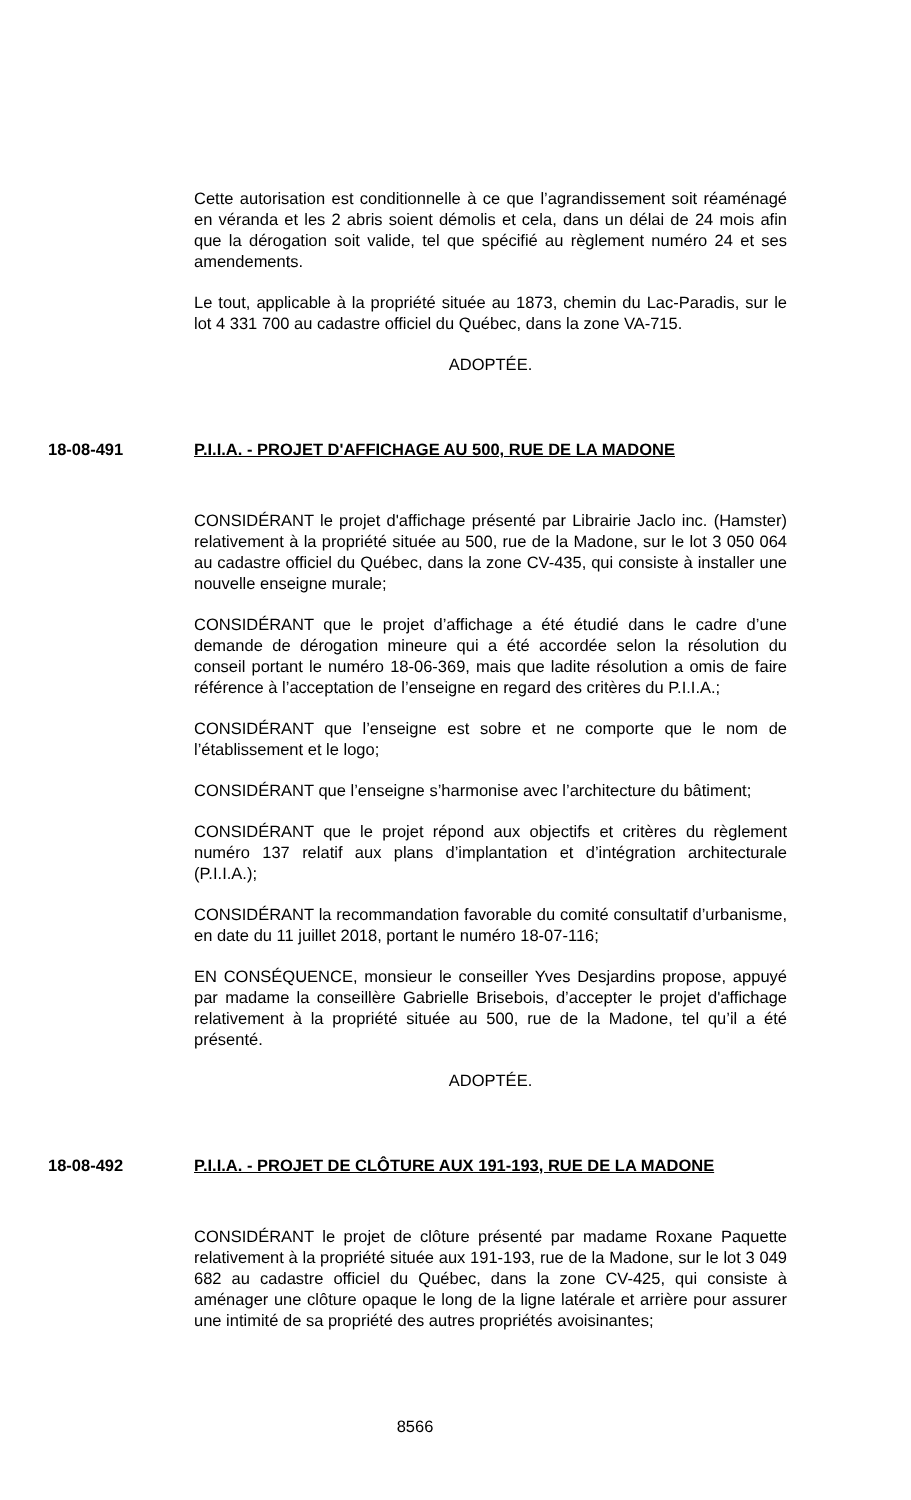Cette autorisation est conditionnelle à ce que l’agrandissement soit réaménagé en véranda et les 2 abris soient démolis et cela, dans un délai de 24 mois afin que la dérogation soit valide, tel que spécifié au règlement numéro 24 et ses amendements.
Le tout, applicable à la propriété située au 1873, chemin du Lac-Paradis, sur le lot 4 331 700 au cadastre officiel du Québec, dans la zone VA-715.
ADOPTÉE.
18-08-491 P.I.I.A. - PROJET D'AFFICHAGE AU 500, RUE DE LA MADONE
CONSIDÉRANT le projet d'affichage présenté par Librairie Jaclo inc. (Hamster) relativement à la propriété située au 500, rue de la Madone, sur le lot 3 050 064 au cadastre officiel du Québec, dans la zone CV-435, qui consiste à installer une nouvelle enseigne murale;
CONSIDÉRANT que le projet d’affichage a été étudié dans le cadre d’une demande de dérogation mineure qui a été accordée selon la résolution du conseil portant le numéro 18-06-369, mais que ladite résolution a omis de faire référence à l’acceptation de l’enseigne en regard des critères du P.I.I.A.;
CONSIDÉRANT que l’enseigne est sobre et ne comporte que le nom de l’établissement et le logo;
CONSIDÉRANT que l’enseigne s’harmonise avec l’architecture du bâtiment;
CONSIDÉRANT que le projet répond aux objectifs et critères du règlement numéro 137 relatif aux plans d’implantation et d’intégration architecturale (P.I.I.A.);
CONSIDÉRANT la recommandation favorable du comité consultatif d’urbanisme, en date du 11 juillet 2018, portant le numéro 18-07-116;
EN CONSÉQUENCE, monsieur le conseiller Yves Desjardins propose, appuyé par madame la conseillère Gabrielle Brisebois, d’accepter le projet d'affichage relativement à la propriété située au 500, rue de la Madone, tel qu’il a été présenté.
ADOPTÉE.
18-08-492 P.I.I.A. - PROJET DE CLÔTURE AUX 191-193, RUE DE LA MADONE
CONSIDÉRANT le projet de clôture présenté par madame Roxane Paquette relativement à la propriété située aux 191-193, rue de la Madone, sur le lot 3 049 682 au cadastre officiel du Québec, dans la zone CV-425, qui consiste à aménager une clôture opaque le long de la ligne latérale et arrière pour assurer une intimité de sa propriété des autres propriétés avoisinantes;
8566